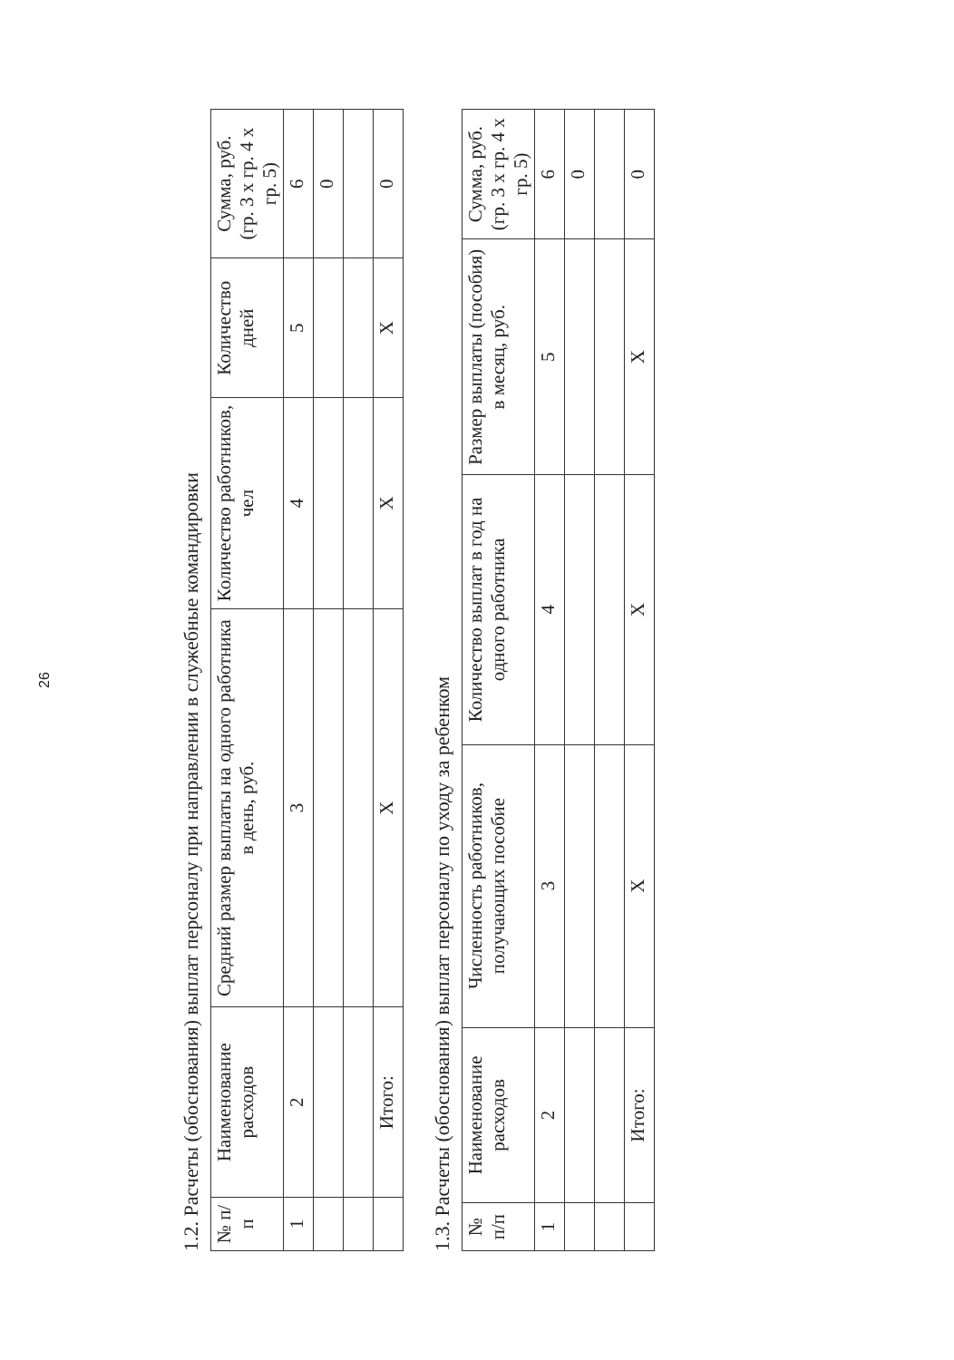26
1.2. Расчеты (обоснования) выплат персоналу при направлении в служебные командировки
| № п/п | Наименование расходов | Средний размер выплаты на одного работника в день, руб. | Количество работников, чел | Количество дней | Сумма, руб. (гр. 3 x гр. 4 x гр. 5) |
| --- | --- | --- | --- | --- | --- |
| 1 | 2 | 3 | 4 | 5 | 6 |
| | | | | | 0 |
| | Итого: | X | X | X | 0 |
1.3. Расчеты (обоснования) выплат персоналу по уходу за ребенком
| № п/п | Наименование расходов | Численность работников, получающих пособие | Количество выплат в год на одного работника | Размер выплаты (пособия) в месяц, руб. | Сумма, руб. (гр. 3 x гр. 4 x гр. 5) |
| --- | --- | --- | --- | --- | --- |
| 1 | 2 | 3 | 4 | 5 | 6 |
| | | | | | 0 |
| | Итого: | X | X | X | 0 |